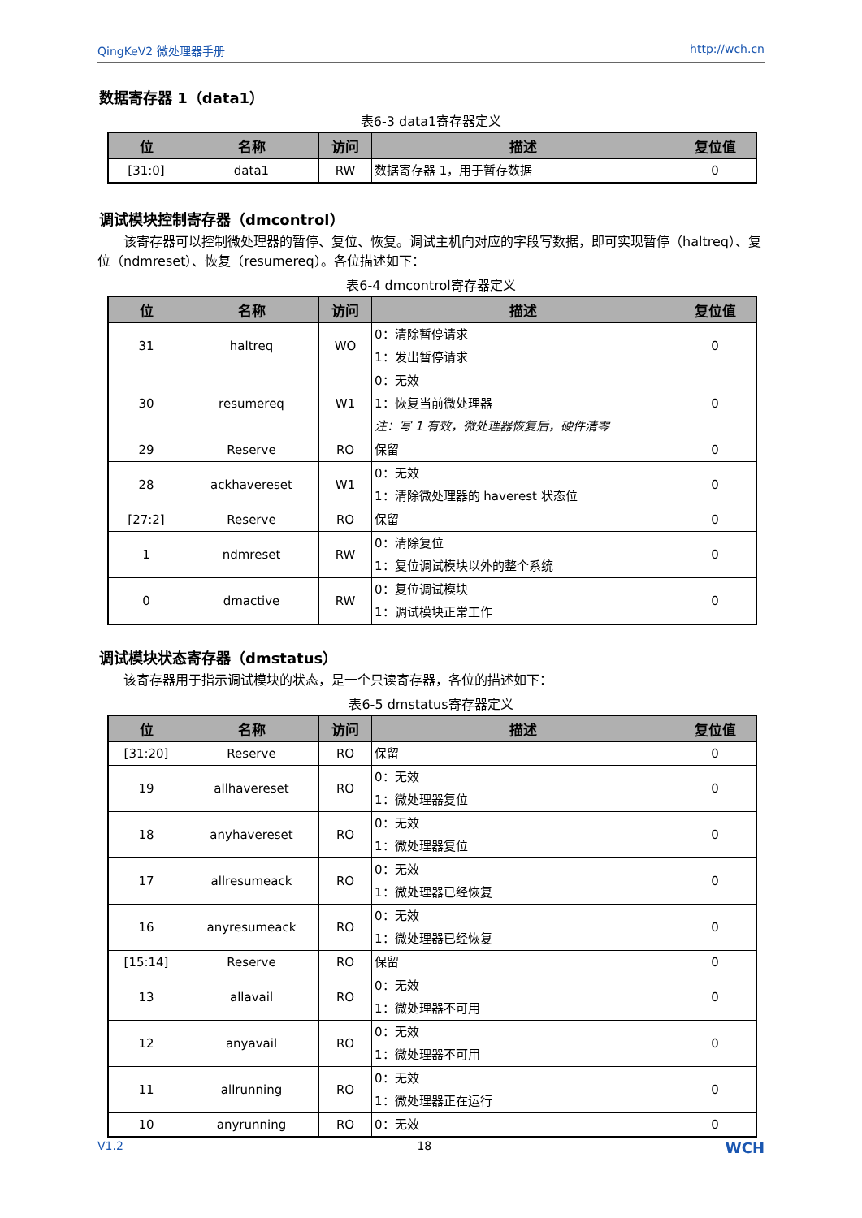QingKeV2 微处理器手册 http://wch.cn
数据寄存器 1（data1）
表6-3 data1寄存器定义
| 位 | 名称 | 访问 | 描述 | 复位值 |
| --- | --- | --- | --- | --- |
| [31:0] | data1 | RW | 数据寄存器 1，用于暂存数据 | 0 |
调试模块控制寄存器（dmcontrol）
  该寄存器可以控制微处理器的暂停、复位、恢复。调试主机向对应的字段写数据，即可实现暂停（haltreq）、复位（ndmreset）、恢复（resumereq）。各位描述如下：
表6-4 dmcontrol寄存器定义
| 位 | 名称 | 访问 | 描述 | 复位值 |
| --- | --- | --- | --- | --- |
| 31 | haltreq | WO | 0：清除暂停请求 1：发出暂停请求 | 0 |
| 30 | resumereq | W1 | 0：无效 1：恢复当前微处理器 注：写 1 有效，微处理器恢复后，硬件清零 | 0 |
| 29 | Reserve | RO | 保留 | 0 |
| 28 | ackhavereset | W1 | 0：无效 1：清除微处理器的 haverest 状态位 | 0 |
| [27:2] | Reserve | RO | 保留 | 0 |
| 1 | ndmreset | RW | 0：清除复位 1：复位调试模块以外的整个系统 | 0 |
| 0 | dmactive | RW | 0：复位调试模块 1：调试模块正常工作 | 0 |
调试模块状态寄存器（dmstatus）
  该寄存器用于指示调试模块的状态，是一个只读寄存器，各位的描述如下：
表6-5 dmstatus寄存器定义
| 位 | 名称 | 访问 | 描述 | 复位值 |
| --- | --- | --- | --- | --- |
| [31:20] | Reserve | RO | 保留 | 0 |
| 19 | allhavereset | RO | 0：无效 1：微处理器复位 | 0 |
| 18 | anyhavereset | RO | 0：无效 1：微处理器复位 | 0 |
| 17 | allresumeack | RO | 0：无效 1：微处理器已经恢复 | 0 |
| 16 | anyresumeack | RO | 0：无效 1：微处理器已经恢复 | 0 |
| [15:14] | Reserve | RO | 保留 | 0 |
| 13 | allavail | RO | 0：无效 1：微处理器不可用 | 0 |
| 12 | anyavail | RO | 0：无效 1：微处理器不可用 | 0 |
| 11 | allrunning | RO | 0：无效 1：微处理器正在运行 | 0 |
| 10 | anyrunning | RO | 0：无效 | 0 |
V1.2 18 WCH